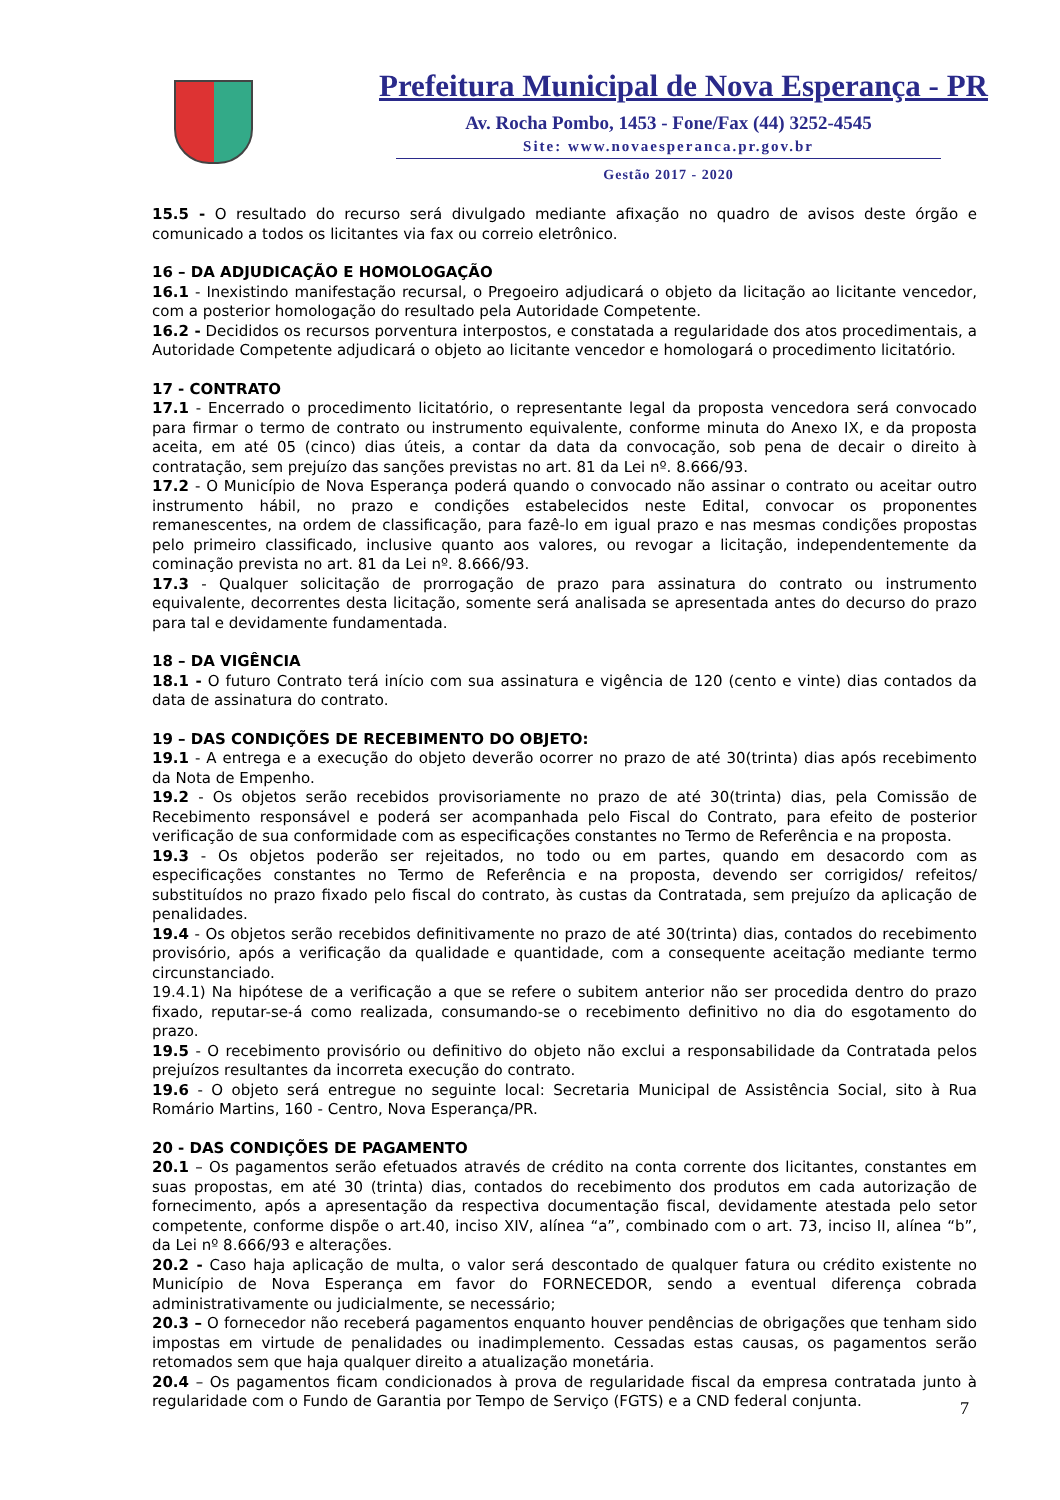Prefeitura Municipal de Nova Esperança - PR
Av. Rocha Pombo, 1453 - Fone/Fax (44) 3252-4545
Site: www.novaesperanca.pr.gov.br
Gestão 2017 - 2020
15.5 - O resultado do recurso será divulgado mediante afixação no quadro de avisos deste órgão e comunicado a todos os licitantes via fax ou correio eletrônico.
16 – DA ADJUDICAÇÃO E HOMOLOGAÇÃO
16.1 - Inexistindo manifestação recursal, o Pregoeiro adjudicará o objeto da licitação ao licitante vencedor, com a posterior homologação do resultado pela Autoridade Competente.
16.2 - Decididos os recursos porventura interpostos, e constatada a regularidade dos atos procedimentais, a Autoridade Competente adjudicará o objeto ao licitante vencedor e homologará o procedimento licitatório.
17 - CONTRATO
17.1 - Encerrado o procedimento licitatório, o representante legal da proposta vencedora será convocado para firmar o termo de contrato ou instrumento equivalente, conforme minuta do Anexo IX, e da proposta aceita, em até 05 (cinco) dias úteis, a contar da data da convocação, sob pena de decair o direito à contratação, sem prejuízo das sanções previstas no art. 81 da Lei nº. 8.666/93.
17.2 - O Município de Nova Esperança poderá quando o convocado não assinar o contrato ou aceitar outro instrumento hábil, no prazo e condições estabelecidos neste Edital, convocar os proponentes remanescentes, na ordem de classificação, para fazê-lo em igual prazo e nas mesmas condições propostas pelo primeiro classificado, inclusive quanto aos valores, ou revogar a licitação, independentemente da cominação prevista no art. 81 da Lei nº. 8.666/93.
17.3 - Qualquer solicitação de prorrogação de prazo para assinatura do contrato ou instrumento equivalente, decorrentes desta licitação, somente será analisada se apresentada antes do decurso do prazo para tal e devidamente fundamentada.
18 – DA VIGÊNCIA
18.1 - O futuro Contrato terá início com sua assinatura e vigência de 120 (cento e vinte) dias contados da data de assinatura do contrato.
19 – DAS CONDIÇÕES DE RECEBIMENTO DO OBJETO:
19.1 - A entrega e a execução do objeto deverão ocorrer no prazo de até 30(trinta) dias após recebimento da Nota de Empenho.
19.2 - Os objetos serão recebidos provisoriamente no prazo de até 30(trinta) dias, pela Comissão de Recebimento responsável e poderá ser acompanhada pelo Fiscal do Contrato, para efeito de posterior verificação de sua conformidade com as especificações constantes no Termo de Referência e na proposta.
19.3 - Os objetos poderão ser rejeitados, no todo ou em partes, quando em desacordo com as especificações constantes no Termo de Referência e na proposta, devendo ser corrigidos/ refeitos/ substituídos no prazo fixado pelo fiscal do contrato, às custas da Contratada, sem prejuízo da aplicação de penalidades.
19.4 - Os objetos serão recebidos definitivamente no prazo de até 30(trinta) dias, contados do recebimento provisório, após a verificação da qualidade e quantidade, com a consequente aceitação mediante termo circunstanciado.
19.4.1) Na hipótese de a verificação a que se refere o subitem anterior não ser procedida dentro do prazo fixado, reputar-se-á como realizada, consumando-se o recebimento definitivo no dia do esgotamento do prazo.
19.5 - O recebimento provisório ou definitivo do objeto não exclui a responsabilidade da Contratada pelos prejuízos resultantes da incorreta execução do contrato.
19.6 - O objeto será entregue no seguinte local: Secretaria Municipal de Assistência Social, sito à Rua Romário Martins, 160 - Centro, Nova Esperança/PR.
20 - DAS CONDIÇÕES DE PAGAMENTO
20.1 – Os pagamentos serão efetuados através de crédito na conta corrente dos licitantes, constantes em suas propostas, em até 30 (trinta) dias, contados do recebimento dos produtos em cada autorização de fornecimento, após a apresentação da respectiva documentação fiscal, devidamente atestada pelo setor competente, conforme dispõe o art.40, inciso XIV, alínea “a”, combinado com o art. 73, inciso II, alínea “b”, da Lei nº 8.666/93 e alterações.
20.2 - Caso haja aplicação de multa, o valor será descontado de qualquer fatura ou crédito existente no Município de Nova Esperança em favor do FORNECEDOR, sendo a eventual diferença cobrada administrativamente ou judicialmente, se necessário;
20.3 – O fornecedor não receberá pagamentos enquanto houver pendências de obrigações que tenham sido impostas em virtude de penalidades ou inadimplemento. Cessadas estas causas, os pagamentos serão retomados sem que haja qualquer direito a atualização monetária.
20.4 – Os pagamentos ficam condicionados à prova de regularidade fiscal da empresa contratada junto à regularidade com o Fundo de Garantia por Tempo de Serviço (FGTS) e a CND federal conjunta.
7